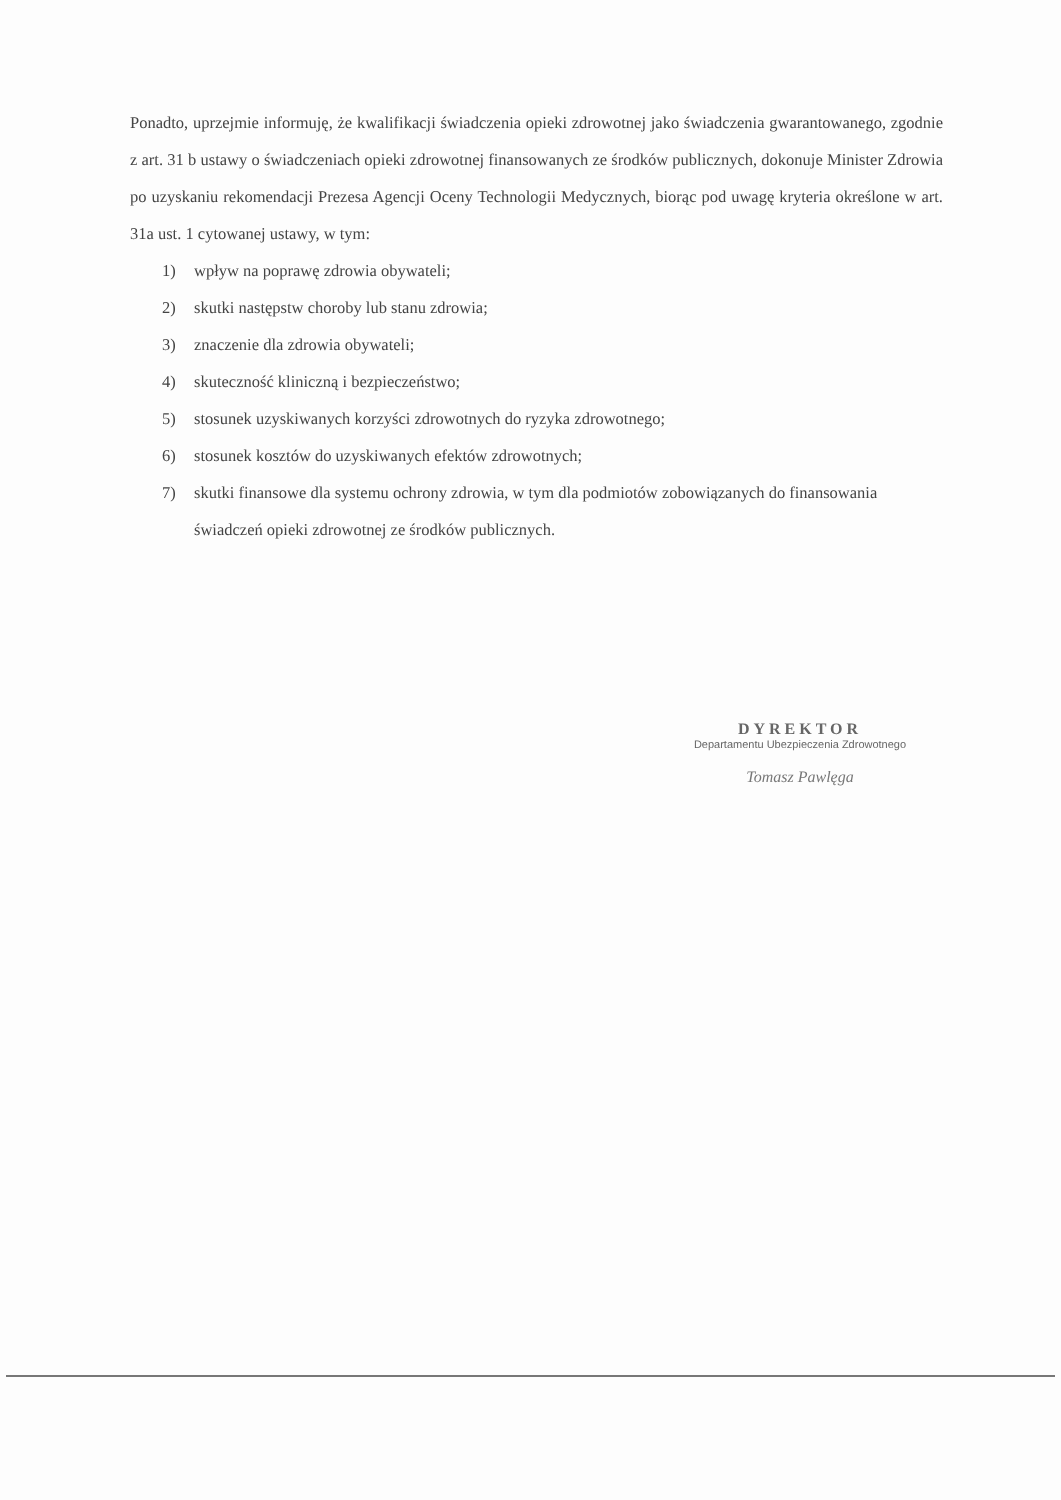Ponadto, uprzejmie informuję, że kwalifikacji świadczenia opieki zdrowotnej jako świadczenia gwarantowanego, zgodnie z art. 31 b ustawy o świadczeniach opieki zdrowotnej finansowanych ze środków publicznych, dokonuje Minister Zdrowia po uzyskaniu rekomendacji Prezesa Agencji Oceny Technologii Medycznych, biorąc pod uwagę kryteria określone w art. 31a ust. 1 cytowanej ustawy, w tym:
1) wpływ na poprawę zdrowia obywateli;
2) skutki następstw choroby lub stanu zdrowia;
3) znaczenie dla zdrowia obywateli;
4) skuteczność kliniczną i bezpieczeństwo;
5) stosunek uzyskiwanych korzyści zdrowotnych do ryzyka zdrowotnego;
6) stosunek kosztów do uzyskiwanych efektów zdrowotnych;
7) skutki finansowe dla systemu ochrony zdrowia, w tym dla podmiotów zobowiązanych do finansowania świadczeń opieki zdrowotnej ze środków publicznych.
DYREKTOR
Departamentu Ubezpieczenia Zdrowotnego
Tomasz Pawlęga